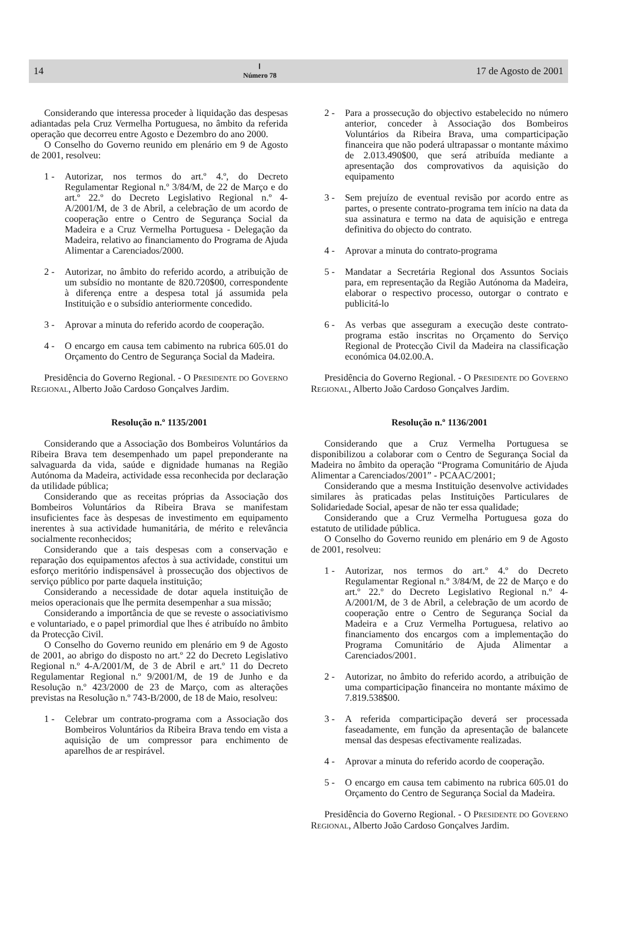14 Ⅰ
Número 78 17 de Agosto de 2001
Considerando que interessa proceder à liquidação das despesas adiantadas pela Cruz Vermelha Portuguesa, no âmbito da referida operação que decorreu entre Agosto e Dezembro do ano 2000.
O Conselho do Governo reunido em plenário em 9 de Agosto de 2001, resolveu:
1 - Autorizar, nos termos do art.º 4.º, do Decreto Regulamentar Regional n.º 3/84/M, de 22 de Março e do art.º 22.º do Decreto Legislativo Regional n.º 4-A/2001/M, de 3 de Abril, a celebração de um acordo de cooperação entre o Centro de Segurança Social da Madeira e a Cruz Vermelha Portuguesa - Delegação da Madeira, relativo ao financiamento do Programa de Ajuda Alimentar a Carenciados/2000.
2 - Autorizar, no âmbito do referido acordo, a atribuição de um subsídio no montante de 820.720$00, correspondente à diferença entre a despesa total já assumida pela Instituição e o subsídio anteriormente concedido.
3 - Aprovar a minuta do referido acordo de cooperação.
4 - O encargo em causa tem cabimento na rubrica 605.01 do Orçamento do Centro de Segurança Social da Madeira.
Presidência do Governo Regional. - O PRESIDENTE DO GOVERNO REGIONAL, Alberto João Cardoso Gonçalves Jardim.
Resolução n.º 1135/2001
Considerando que a Associação dos Bombeiros Voluntários da Ribeira Brava tem desempenhado um papel preponderante na salvaguarda da vida, saúde e dignidade humanas na Região Autónoma da Madeira, actividade essa reconhecida por declaração da utilidade pública;
Considerando que as receitas próprias da Associação dos Bombeiros Voluntários da Ribeira Brava se manifestam insuficientes face às despesas de investimento em equipamento inerentes à sua actividade humanitária, de mérito e relevância socialmente reconhecidos;
Considerando que a tais despesas com a conservação e reparação dos equipamentos afectos à sua actividade, constitui um esforço meritório indispensável à prossecução dos objectivos de serviço público por parte daquela instituição;
Considerando a necessidade de dotar aquela instituição de meios operacionais que lhe permita desempenhar a sua missão;
Considerando a importância de que se reveste o associativismo e voluntariado, e o papel primordial que lhes é atribuído no âmbito da Protecção Civil.
O Conselho do Governo reunido em plenário em 9 de Agosto de 2001, ao abrigo do disposto no art.º 22 do Decreto Legislativo Regional n.º 4-A/2001/M, de 3 de Abril e art.º 11 do Decreto Regulamentar Regional n.º 9/2001/M, de 19 de Junho e da Resolução n.º 423/2000 de 23 de Março, com as alterações previstas na Resolução n.º 743-B/2000, de 18 de Maio, resolveu:
1 - Celebrar um contrato-programa com a Associação dos Bombeiros Voluntários da Ribeira Brava tendo em vista a aquisição de um compressor para enchimento de aparelhos de ar respirável.
2 - Para a prossecução do objectivo estabelecido no número anterior, conceder à Associação dos Bombeiros Voluntários da Ribeira Brava, uma comparticipação financeira que não poderá ultrapassar o montante máximo de 2.013.490$00, que será atribuída mediante a apresentação dos comprovativos da aquisição do equipamento
3 - Sem prejuízo de eventual revisão por acordo entre as partes, o presente contrato-programa tem início na data da sua assinatura e termo na data de aquisição e entrega definitiva do objecto do contrato.
4 - Aprovar a minuta do contrato-programa
5 - Mandatar a Secretária Regional dos Assuntos Sociais para, em representação da Região Autónoma da Madeira, elaborar o respectivo processo, outorgar o contrato e publicitá-lo
6 - As verbas que asseguram a execução deste contrato-programa estão inscritas no Orçamento do Serviço Regional de Protecção Civil da Madeira na classificação económica 04.02.00.A.
Presidência do Governo Regional. - O PRESIDENTE DO GOVERNO REGIONAL, Alberto João Cardoso Gonçalves Jardim.
Resolução n.º 1136/2001
Considerando que a Cruz Vermelha Portuguesa se disponibilizou a colaborar com o Centro de Segurança Social da Madeira no âmbito da operação “Programa Comunitário de Ajuda Alimentar a Carenciados/2001” - PCAAC/2001;
Considerando que a mesma Instituição desenvolve actividades similares às praticadas pelas Instituições Particulares de Solidariedade Social, apesar de não ter essa qualidade;
Considerando que a Cruz Vermelha Portuguesa goza do estatuto de utilidade pública.
O Conselho do Governo reunido em plenário em 9 de Agosto de 2001, resolveu:
1 - Autorizar, nos termos do art.º 4.º do Decreto Regulamentar Regional n.º 3/84/M, de 22 de Março e do art.º 22.º do Decreto Legislativo Regional n.º 4-A/2001/M, de 3 de Abril, a celebração de um acordo de cooperação entre o Centro de Segurança Social da Madeira e a Cruz Vermelha Portuguesa, relativo ao financiamento dos encargos com a implementação do Programa Comunitário de Ajuda Alimentar a Carenciados/2001.
2 - Autorizar, no âmbito do referido acordo, a atribuição de uma comparticipação financeira no montante máximo de 7.819.538$00.
3 - A referida comparticipação deverá ser processada faseadamente, em função da apresentação de balancete mensal das despesas efectivamente realizadas.
4 - Aprovar a minuta do referido acordo de cooperação.
5 - O encargo em causa tem cabimento na rubrica 605.01 do Orçamento do Centro de Segurança Social da Madeira.
Presidência do Governo Regional. - O PRESIDENTE DO GOVERNO REGIONAL, Alberto João Cardoso Gonçalves Jardim.